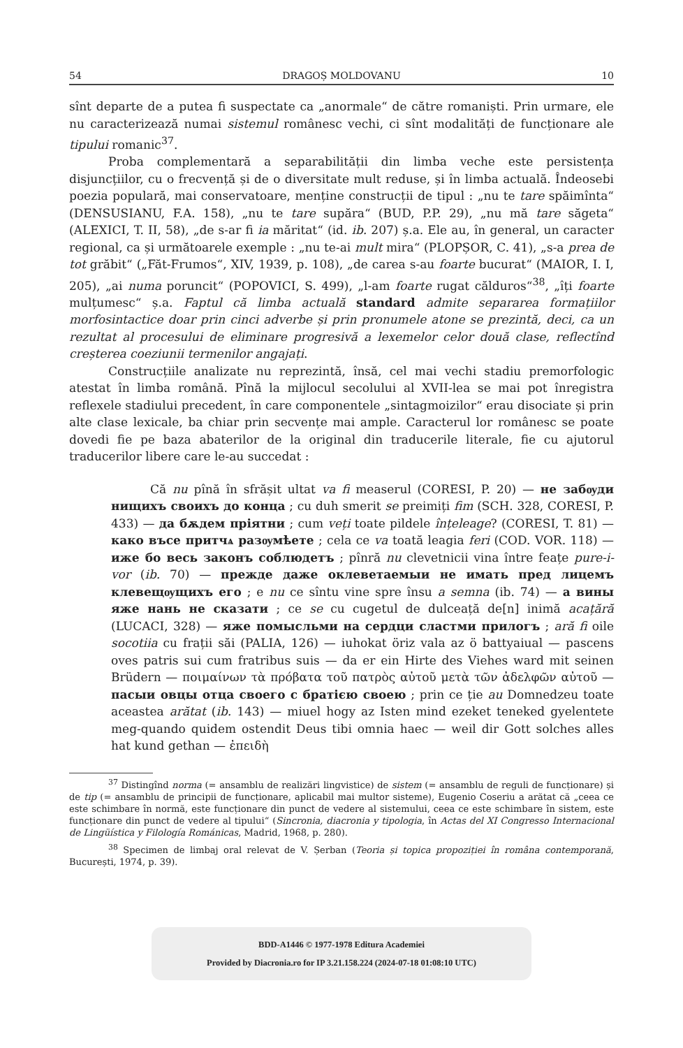54 DRAGOȘ MOLDOVANU 10
sînt departe de a putea fi suspectate ca „anormale“ de către romaniști. Prin urmare, ele nu caracterizează numai sistemul românesc vechi, ci sînt modalități de funcționare ale tipului romanic<sup>37</sup>.
Proba complementară a separabilității din limba veche este persistența disjuncțiilor, cu o frecvență și de o diversitate mult reduse, și în limba actuală. Îndeosebi poezia populară, mai conservatoare, menține construcții de tipul : „nu te tare spăimînta“ (DENSUSIANU, F.A. 158), „nu te tare supăra“ (BUD, P.P. 29), „nu mă tare săgeta“ (ALEXICI, T. II, 58), „de s-ar fi ia măritat“ (id. ib. 207) ș.a. Ele au, în general, un caracter regional, ca și următoarele exemple : „nu te-ai mult mira“ (PLOPȘOR, C. 41), „s-a prea de tot grăbit“ („Făt-Frumos“, XIV, 1939, p. 108), „de carea s-au foarte bucurat“ (MAIOR, I. I, 205), „ai numa poruncit“ (POPOVICI, S. 499), „l-am foarte rugat călduros“<sup>38</sup>, „îți foarte mulțumesc“ ș.a. Faptul că limba actuală standard admite separarea formațiilor morfosintactice doar prin cinci adverbe și prin pronumele atone se prezintă, deci, ca un rezultat al procesului de eliminare progresivă a lexemelor celor două clase, reflectînd creșterea coeziunii termenilor angajați.
Construcțiile analizate nu reprezintă, însă, cel mai vechi stadiu premorfologic atestat în limba română. Pînă la mijlocul secolului al XVII-lea se mai pot înregistra reflexele stadiului precedent, în care componentele „sintagmoizilor“ erau disociate și prin alte clase lexicale, ba chiar prin secvențe mai ample. Caracterul lor românesc se poate dovedi fie pe baza abaterilor de la original din traducerile literale, fie cu ajutorul traducerilor libere care le-au succedat :
Că nu pînă în sfrășit ultat va fi measerul (CORESI, P. 20) — не забѹди нищихъ своихъ до конца ; cu duh smerit se preimiți fim (SCH. 328, CORESI, P. 433) — да бѫдем пріятни ; cum veți toate pildele înțeleage? (CORESI, T. 81) — како въсе притчѧ разѹмѣете ; cela ce va toată leagia feri (COD. VOR. 118) — иже бо весь законъ соблюдетъ ; pînră nu clevetnicii vina între feațe pure-i-vor (ib. 70) — прежде даже оклеветаемыи не имать пред лицемъ клевещѹщихъ его ; e nu ce sîntu vine spre însu a semna (ib. 74) — а вины яже нань не сказати ; ce se cu cugetul de dulceață de[n] inimă acațără (LUCACI, 328) — яже помысльми на сердци сластми прилогъ ; ară fi oile socotiia cu frații săi (PALIA, 126) — iuhokat öriz vala az ö battyaiual — pascens oves patris sui cum fratribus suis — da er ein Hirte des Viehes ward mit seinen Brüdern — ποιμαίνων τὰ πρόβατα τοῦ πατρὸς αὐτοῦ μετὰ τῶν ἀδελφῶν αὐτοῦ — пасыи овцы отца своего с братією своею ; prin ce ție au Domnedzeu toate aceastea arătat (ib. 143) — miuel hogy az Isten mind ezeket teneked gyelentete meg-quando quidem ostendit Deus tibi omnia haec — weil dir Gott solches alles hat kund gethan — ἐπειδὴ
<sup>37</sup> Distingînd norma (= ansamblu de realizări lingvistice) de sistem (= ansamblu de reguli de funcționare) și de tip (= ansamblu de principii de funcționare, aplicabil mai multor sisteme), Eugenio Coseriu a arătat că „ceea ce este schimbare în normă, este funcționare din punct de vedere al sistemului, ceea ce este schimbare în sistem, este funcționare din punct de vedere al tipului“ (Sincronia, diacronia y tipologia, în Actas del XI Congresso Internacional de Lingüística y Filología Románicas, Madrid, 1968, p. 280).
<sup>38</sup> Specimen de limbaj oral relevat de V. Șerban (Teoria și topica propoziției în româna contemporană, București, 1974, p. 39).
BDD-A1446 © 1977-1978 Editura Academiei
Provided by Diacronia.ro for IP 3.21.158.224 (2024-07-18 01:08:10 UTC)